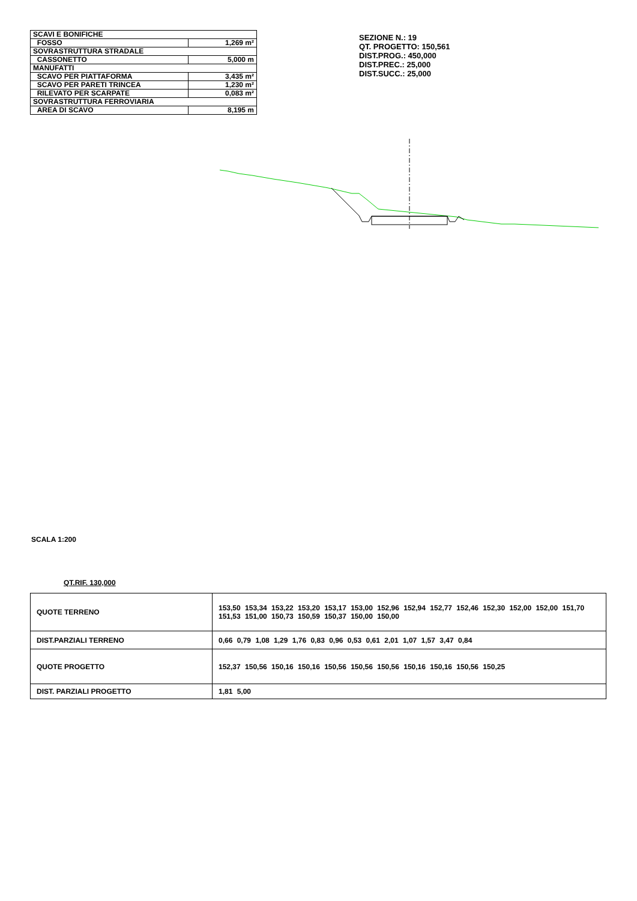| SCAVI E BONIFICHE | |
| FOSSO | 1,269 m² |
| SOVRASTRUTTURA STRADALE | |
| CASSONETTO | 5,000 m |
| MANUFATTI | |
| SCAVO PER PIATTAFORMA | 3,435 m² |
| SCAVO PER PARETI TRINCEA | 1,230 m² |
| RILEVATO PER SCARPATE | 0,083 m² |
| SOVRASTRUTTURA FERROVIARIA | |
| AREA DI SCAVO | 8,195 m |
SEZIONE N.: 19
QT. PROGETTO: 150,561
DIST.PROG.: 450,000
DIST.PREC.: 25,000
DIST.SUCC.: 25,000
SCALA 1:200
QT.RIF. 130,000
| QUOTE TERRENO | 153,50 153,34 153,22 153,20 153,17 153,00 152,96 152,94 152,77 152,46 152,30 152,00 152,00 151,70 151,53 151,00 150,73 150,59 150,37 150,00 150,00 |
| DIST.PARZIALI TERRENO | 0,66 0,79 1,08 1,29 1,76 0,83 0,96 0,53 0,61 2,01 1,07 1,57 3,47 0,84 |
| QUOTE PROGETTO | 152,37 150,56 150,16 150,16 150,56 150,56 150,56 150,16 150,16 150,56 150,25 |
| DIST. PARZIALI PROGETTO | 1,81 5,00 |